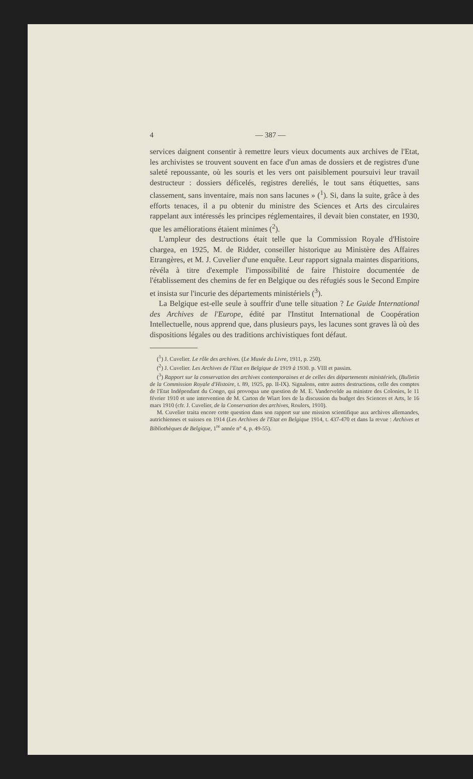4 — 387 —
services daignent consentir à remettre leurs vieux documents aux archives de l'Etat, les archivistes se trouvent souvent en face d'un amas de dossiers et de registres d'une saleté repoussante, où les souris et les vers ont paisiblement poursuivi leur travail destructeur : dossiers déficelés, registres dereliés, le tout sans étiquettes, sans classement, sans inventaire, mais non sans lacunes » (<sup>1</sup>). Si, dans la suite, grâce à des efforts tenaces, il a pu obtenir du ministre des Sciences et Arts des circulaires rappelant aux intéressés les principes réglementaires, il devait bien constater, en 1930, que les améliorations étaient minimes (<sup>2</sup>).
L'ampleur des destructions était telle que la Commission Royale d'Histoire chargea, en 1925, M. de Ridder, conseiller historique au Ministère des Affaires Etrangères, et M. J. Cuvelier d'une enquête. Leur rapport signala maintes disparitions, révéla à titre d'exemple l'impossibilité de faire l'histoire documentée de l'établissement des chemins de fer en Belgique ou des réfugiés sous le Second Empire et insista sur l'incurie des départements ministériels (<sup>3</sup>).
La Belgique est-elle seule à souffrir d'une telle situation ? Le Guide International des Archives de l'Europe, édité par l'Institut International de Coopération Intellectuelle, nous apprend que, dans plusieurs pays, les lacunes sont graves là où des dispositions légales ou des traditions archivistiques font défaut.
(<sup>1</sup>) J. Cuvelier. Le rôle des archives. (Le Musée du Livre, 1911, p. 250).
(<sup>2</sup>) J. Cuvelier. Les Archives de l'Etat en Belgique de 1919 à 1930. p. VIII et passim.
(<sup>3</sup>) Rapport sur la conservation des archives contemporaines et de celles des départements ministériels, (Bulletin de la Commission Royale d'Histoire, t. 89, 1925, pp. II-IX). Signalons, entre autres destructions, celle des comptes de l'Etat Indépendant du Congo, qui provoqua une question de M. E. Vandervelde au ministre des Colonies, le 11 février 1910 et une intervention de M. Carton de Wiart lors de la discussion du budget des Sciences et Arts, le 16 mars 1910 (cfr. J. Cuvelier, de la Conservation des archives, Roulers, 1910).
M. Cuvelier traita encore cette question dans son rapport sur une mission scientifique aux archives allemandes, autrichiennes et suisses en 1914 (Les Archives de l'Etat en Belgique 1914, t. 437-470 et dans la revue : Archives et Bibliothèques de Belgique, 1<sup>re</sup> année n° 4, p. 49-55).